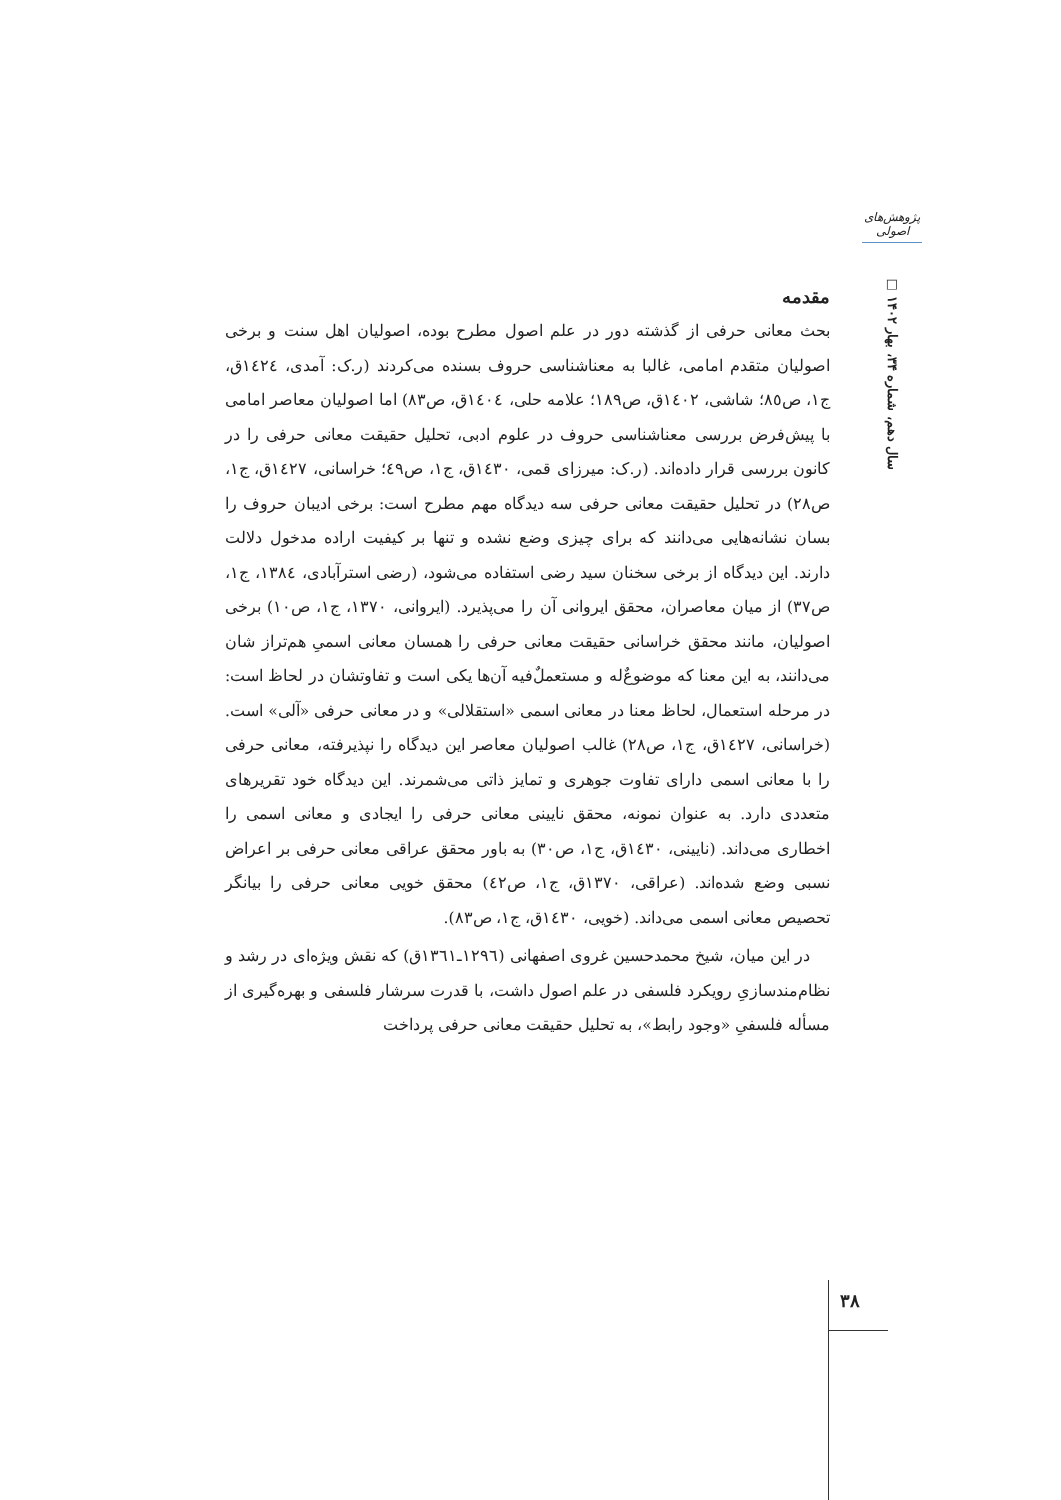پژوهش‌های اصولی
سال دهم، شماره ۳۴، بهار ۱۴۰۲ □
مقدمه
بحث معانی حرفی از گذشته دور در علم اصول مطرح بوده، اصولیان اهل سنت و برخی اصولیان متقدم امامی، غالبا به معناشناسی حروف بسنده می‌کردند (ر.ک: آمدی، ١٤٢٤ق، ج١، ص٨٥؛ شاشی، ١٤٠٢ق، ص١٨٩؛ علامه حلی، ١٤٠٤ق، ص٨٣) اما اصولیان معاصر امامی با پیش‌فرض بررسی معناشناسی حروف در علوم ادبی، تحلیل حقیقت معانی حرفی را در کانون بررسی قرار داده‌اند. (ر.ک: میرزای قمی، ١٤٣٠ق، ج١، ص٤٩؛ خراسانی، ١٤٢٧ق، ج١، ص٢٨) در تحلیل حقیقت معانی حرفی سه دیدگاه مهم مطرح است: برخی ادیبان حروف را بسان نشانه‌هایی می‌دانند که برای چیزی وضع نشده و تنها بر کیفیت اراده مدخول دلالت دارند. این دیدگاه از برخی سخنان سید رضی استفاده می‌شود، (رضی استرآبادی، ١٣٨٤، ج١، ص٣٧) از میان معاصران، محقق ایروانی آن را می‌پذیرد. (ایروانی، ١٣٧٠، ج١، ص١٠) برخی اصولیان، مانند محقق خراسانی حقیقت معانی حرفی را همسان معانی اسمیِ هم‌تراز شان می‌دانند، به این معنا که موضوعٌ‌له و مستعملٌ‌فیه آن‌ها یکی است و تفاوتشان در لحاظ است: در مرحله استعمال، لحاظ معنا در معانی اسمی «استقلالی» و در معانی حرفی «آلی» است. (خراسانی، ١٤٢٧ق، ج١، ص٢٨) غالب اصولیان معاصر این دیدگاه را نپذیرفته، معانی حرفی را با معانی اسمی دارای تفاوت جوهری و تمایز ذاتی می‌شمرند. این دیدگاه خود تقریرهای متعددی دارد. به عنوان نمونه، محقق نایینی معانی حرفی را ایجادی و معانی اسمی را اخطاری می‌داند. (نایینی، ١٤٣٠ق، ج١، ص٣٠) به باور محقق عراقی معانی حرفی بر اعراض نسبی وضع شده‌اند. (عراقی، ١٣٧٠ق، ج١، ص٤٢) محقق خویی معانی حرفی را بیانگر تحصیص معانی اسمی می‌داند. (خویی، ١٤٣٠ق، ج١، ص٨٣).
در این میان، شیخ محمدحسین غروی اصفهانی (١٢٩٦ـ١٣٦١ق) که نقش ویژه‌ای در رشد و نظام‌مندسازیِ رویکرد فلسفی در علم اصول داشت، با قدرت سرشار فلسفی و بهره‌گیری از مسأله فلسفیِ «وجود رابط»، به تحلیل حقیقت معانی حرفی پرداخت
۳۸